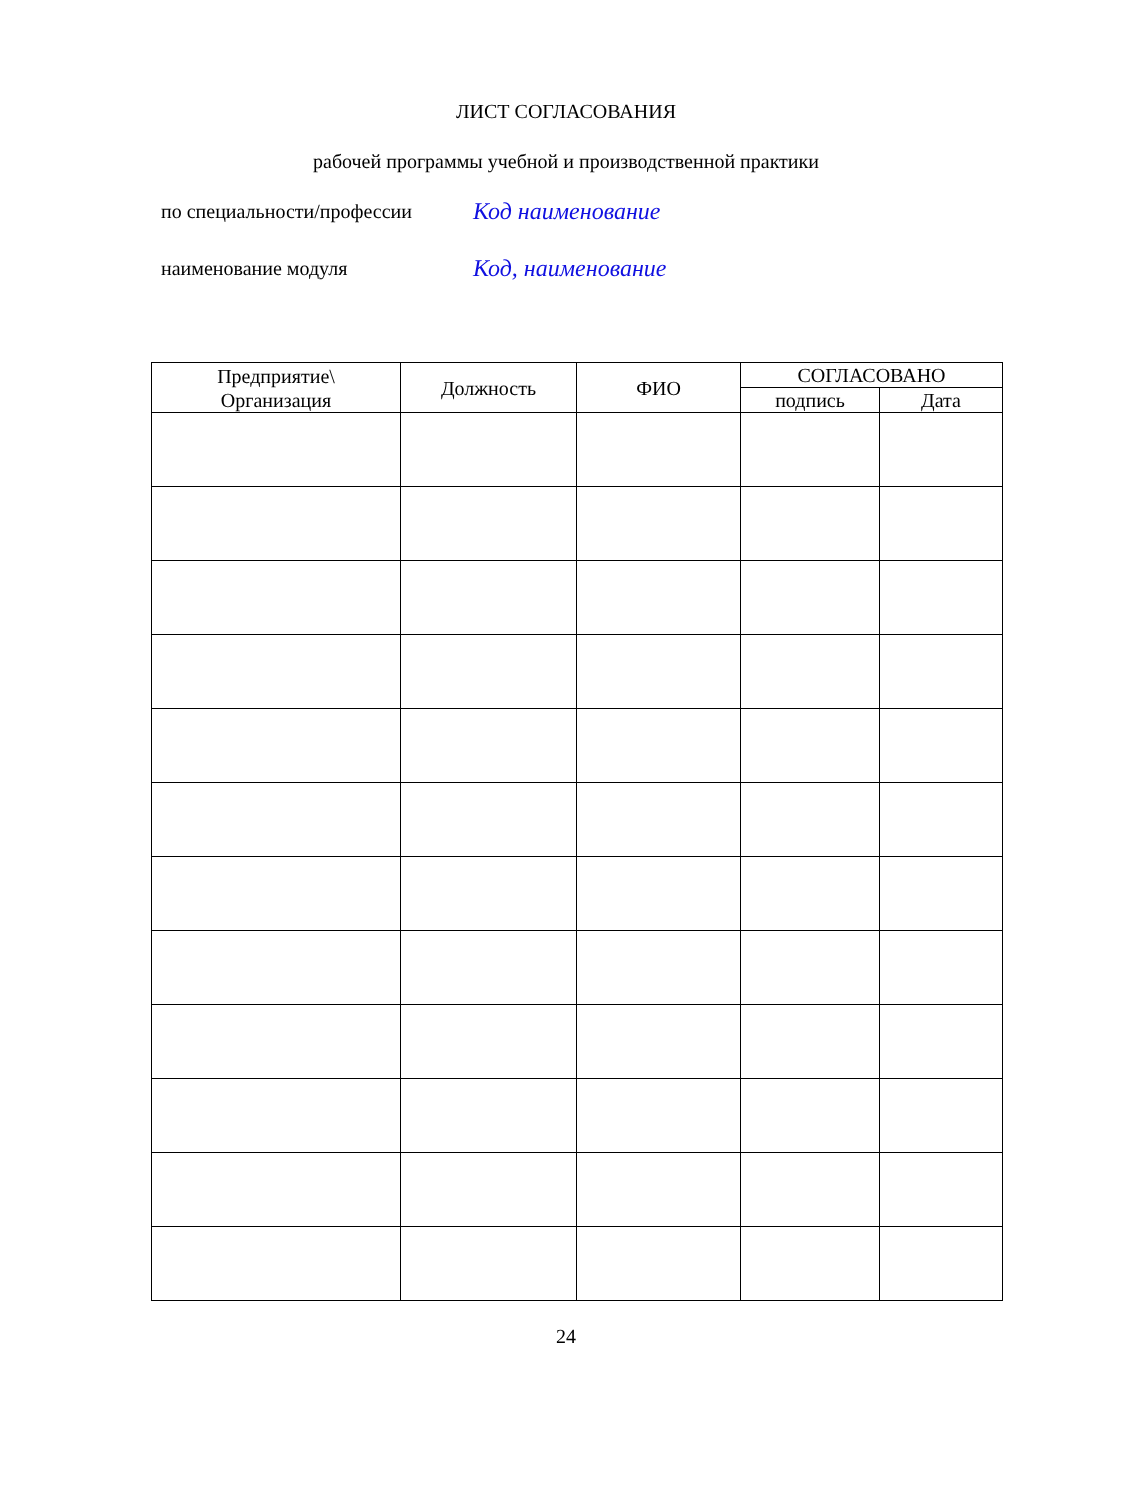ЛИСТ СОГЛАСОВАНИЯ
рабочей программы учебной и производственной практики
по специальности/профессии Код наименование
наименование модуля Код, наименование
| Предприятие\ Организация | Должность | ФИО | СОГЛАСОВАНО | |
| --- | --- | --- | --- | --- |
| | | | подпись | Дата |
24